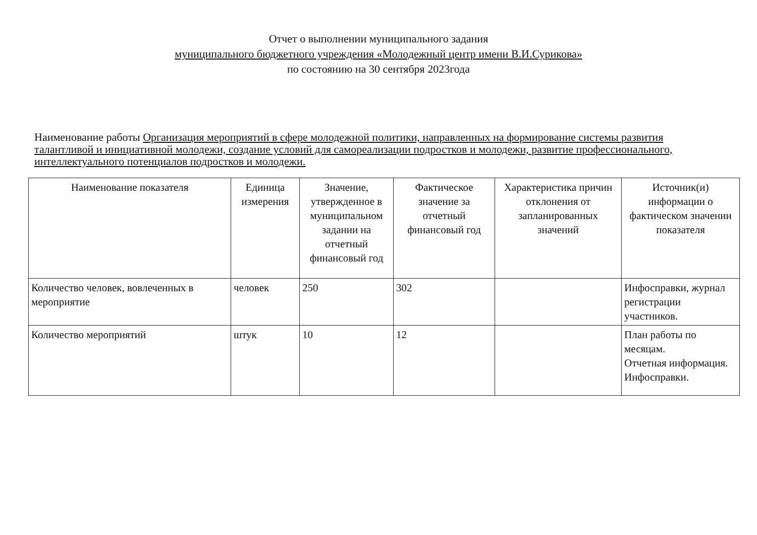Отчет о выполнении муниципального задания
муниципального бюджетного учреждения «Молодежный центр имени В.И.Сурикова»
по состоянию на 30 сентября 2023года
Наименование работы Организация мероприятий в сфере молодежной политики, направленных на формирование системы развития талантливой и инициативной молодежи, создание условий для самореализации подростков и молодежи, развитие профессионального, интеллектуального потенциалов подростков и молодежи.
| Наименование показателя | Единица измерения | Значение, утвержденное в муниципальном задании на отчетный финансовый год | Фактическое значение за отчетный финансовый год | Характеристика причин отклонения от запланированных значений | Источник(и) информации о фактическом значении показателя |
| --- | --- | --- | --- | --- | --- |
| Количество человек, вовлеченных в мероприятие | человек | 250 | 302 | | Инфосправки, журнал регистрации участников. |
| Количество мероприятий | штук | 10 | 12 | | План работы по месяцам. Отчетная информация. Инфосправки. |